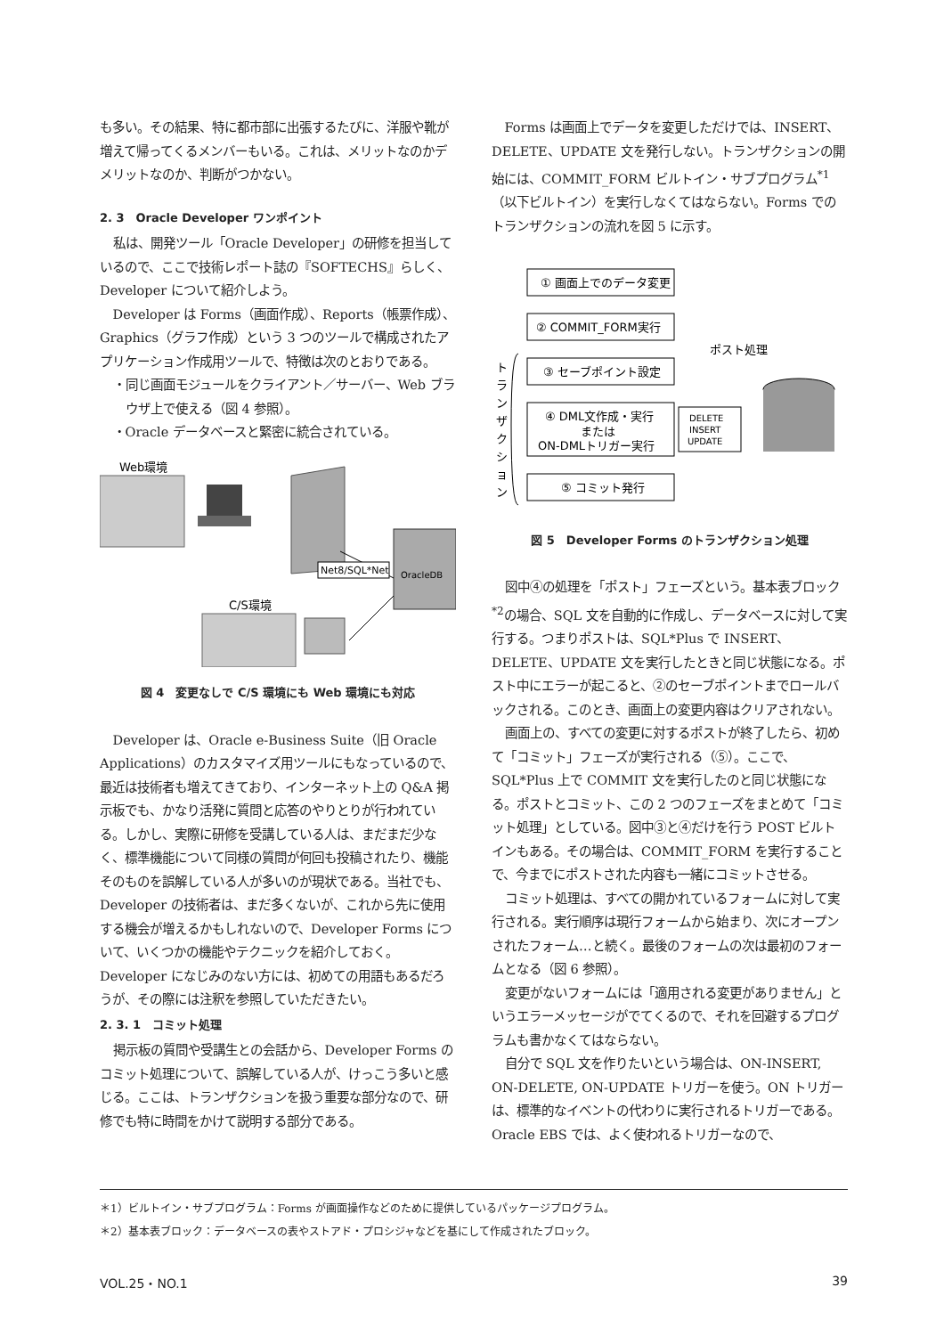も多い。その結果、特に都市部に出張するたびに、洋服や靴が増えて帰ってくるメンバーもいる。これは、メリットなのかデメリットなのか、判断がつかない。
2. 3　Oracle Developer ワンポイント
私は、開発ツール「Oracle Developer」の研修を担当しているので、ここで技術レポート誌の『SOFTECHS』らしく、Developer について紹介しよう。
Developer は Forms（画面作成）、Reports（帳票作成）、Graphics（グラフ作成）という 3 つのツールで構成されたアプリケーション作成用ツールで、特徴は次のとおりである。
・同じ画面モジュールをクライアント／サーバー、Web ブラウザ上で使える（図 4 参照）。
・Oracle データベースと緊密に統合されている。
Web環境
OracleDB
Net8/SQL*Net
C/S環境
図 4　変更なしで C/S 環境にも Web 環境にも対応
Developer は、Oracle e-Business Suite（旧 Oracle Applications）のカスタマイズ用ツールにもなっているので、最近は技術者も増えてきており、インターネット上の Q&A 掲示板でも、かなり活発に質問と応答のやりとりが行われている。しかし、実際に研修を受講している人は、まだまだ少なく、標準機能について同様の質問が何回も投稿されたり、機能そのものを誤解している人が多いのが現状である。当社でも、Developer の技術者は、まだ多くないが、これから先に使用する機会が増えるかもしれないので、Developer Forms について、いくつかの機能やテクニックを紹介しておく。Developer になじみのない方には、初めての用語もあるだろうが、その際には注釈を参照していただきたい。
2. 3. 1　コミット処理
掲示板の質問や受講生との会話から、Developer Forms のコミット処理について、誤解している人が、けっこう多いと感じる。ここは、トランザクションを扱う重要な部分なので、研修でも特に時間をかけて説明する部分である。
Forms は画面上でデータを変更しただけでは、INSERT、DELETE、UPDATE 文を発行しない。トランザクションの開始には、COMMIT_FORM ビルトイン・サブプログラム<sup>*1</sup>（以下ビルトイン）を実行しなくてはならない。Forms でのトランザクションの流れを図 5 に示す。
① 画面上でのデータ変更
② COMMIT_FORM実行
③ セーブポイント設定
④ DML文作成・実行
または
ON-DMLトリガー実行
⑤ コミット発行
ポスト処理
DELETE
INSERT
UPDATE
ト
ラ
ン
ザ
ク
シ
ョ
ン
図 5　Developer Forms のトランザクション処理
図中④の処理を「ポスト」フェーズという。基本表ブロック<sup>*2</sup>の場合、SQL 文を自動的に作成し、データベースに対して実行する。つまりポストは、SQL*Plus で INSERT、DELETE、UPDATE 文を実行したときと同じ状態になる。ポスト中にエラーが起こると、②のセーブポイントまでロールバックされる。このとき、画面上の変更内容はクリアされない。
画面上の、すべての変更に対するポストが終了したら、初めて「コミット」フェーズが実行される（⑤）。ここで、SQL*Plus 上で COMMIT 文を実行したのと同じ状態になる。ポストとコミット、この 2 つのフェーズをまとめて「コミット処理」としている。図中③と④だけを行う POST ビルトインもある。その場合は、COMMIT_FORM を実行することで、今までにポストされた内容も一緒にコミットさせる。
コミット処理は、すべての開かれているフォームに対して実行される。実行順序は現行フォームから始まり、次にオープンされたフォーム…と続く。最後のフォームの次は最初のフォームとなる（図 6 参照）。
変更がないフォームには「適用される変更がありません」というエラーメッセージがでてくるので、それを回避するプログラムも書かなくてはならない。
自分で SQL 文を作りたいという場合は、ON-INSERT, ON-DELETE, ON-UPDATE トリガーを使う。ON トリガーは、標準的なイベントの代わりに実行されるトリガーである。Oracle EBS では、よく使われるトリガーなので、
＊1）ビルトイン・サブプログラム：Forms が画面操作などのために提供しているパッケージプログラム。
＊2）基本表ブロック：データベースの表やストアド・プロシジャなどを基にして作成されたブロック。
VOL.25・NO.1 39